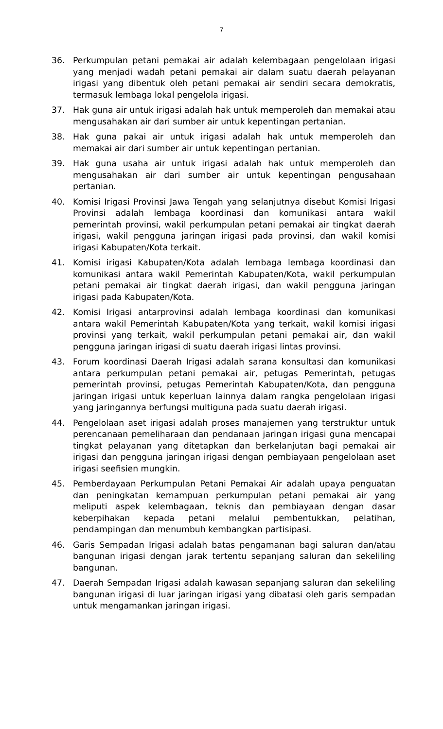7
36. Perkumpulan petani pemakai air adalah kelembagaan pengelolaan irigasi yang menjadi wadah petani pemakai air dalam suatu daerah pelayanan irigasi yang dibentuk oleh petani pemakai air sendiri secara demokratis, termasuk lembaga lokal pengelola irigasi.
37. Hak guna air untuk irigasi adalah hak untuk memperoleh dan memakai atau mengusahakan air dari sumber air untuk kepentingan pertanian.
38. Hak guna pakai air untuk irigasi adalah hak untuk memperoleh dan memakai air dari sumber air untuk kepentingan pertanian.
39. Hak guna usaha air untuk irigasi adalah hak untuk memperoleh dan mengusahakan air dari sumber air untuk kepentingan pengusahaan pertanian.
40. Komisi Irigasi Provinsi Jawa Tengah yang selanjutnya disebut Komisi Irigasi Provinsi adalah lembaga koordinasi dan komunikasi antara wakil pemerintah provinsi, wakil perkumpulan petani pemakai air tingkat daerah irigasi, wakil pengguna jaringan irigasi pada provinsi, dan wakil komisi irigasi Kabupaten/Kota terkait.
41. Komisi irigasi Kabupaten/Kota adalah lembaga lembaga koordinasi dan komunikasi antara wakil Pemerintah Kabupaten/Kota, wakil perkumpulan petani pemakai air tingkat daerah irigasi, dan wakil pengguna jaringan irigasi pada Kabupaten/Kota.
42. Komisi Irigasi antarprovinsi adalah lembaga koordinasi dan komunikasi antara wakil Pemerintah Kabupaten/Kota yang terkait, wakil komisi irigasi provinsi yang terkait, wakil perkumpulan petani pemakai air, dan wakil pengguna jaringan irigasi di suatu daerah irigasi lintas provinsi.
43. Forum koordinasi Daerah Irigasi adalah sarana konsultasi dan komunikasi antara perkumpulan petani pemakai air, petugas Pemerintah, petugas pemerintah provinsi, petugas Pemerintah Kabupaten/Kota, dan pengguna jaringan irigasi untuk keperluan lainnya dalam rangka pengelolaan irigasi yang jaringannya berfungsi multiguna pada suatu daerah irigasi.
44. Pengelolaan aset irigasi adalah proses manajemen yang terstruktur untuk perencanaan pemeliharaan dan pendanaan jaringan irigasi guna mencapai tingkat pelayanan yang ditetapkan dan berkelanjutan bagi pemakai air irigasi dan pengguna jaringan irigasi dengan pembiayaan pengelolaan aset irigasi seefisien mungkin.
45. Pemberdayaan Perkumpulan Petani Pemakai Air adalah upaya penguatan dan peningkatan kemampuan perkumpulan petani pemakai air yang meliputi aspek kelembagaan, teknis dan pembiayaan dengan dasar keberpihakan kepada petani melalui pembentukkan, pelatihan, pendampingan dan menumbuh kembangkan partisipasi.
46. Garis Sempadan Irigasi adalah batas pengamanan bagi saluran dan/atau bangunan irigasi dengan jarak tertentu sepanjang saluran dan sekeliling bangunan.
47. Daerah Sempadan Irigasi adalah kawasan sepanjang saluran dan sekeliling bangunan irigasi di luar jaringan irigasi yang dibatasi oleh garis sempadan untuk mengamankan jaringan irigasi.